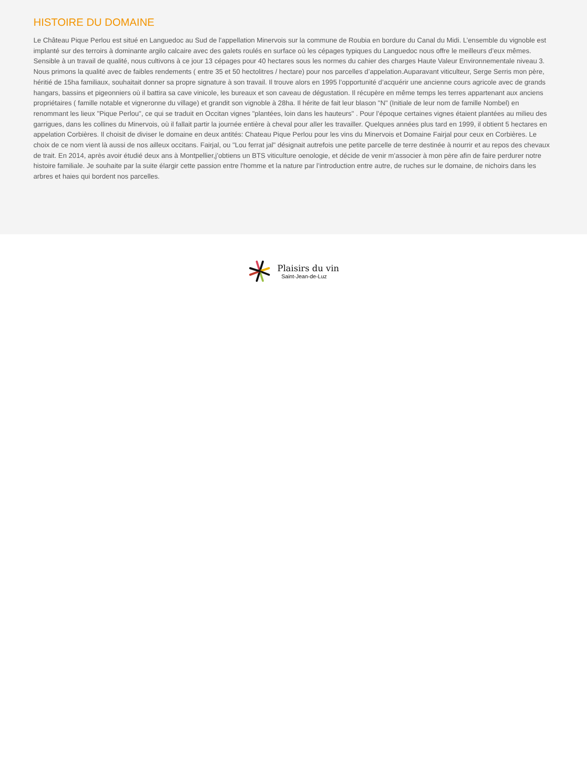HISTOIRE DU DOMAINE
Le Château Pique Perlou est situé en Languedoc au Sud de l'appellation Minervois sur la commune de Roubia en bordure du Canal du Midi. L’ensemble du vignoble est implanté sur des terroirs à dominante argilo calcaire avec des galets roulés en surface où les cépages typiques du Languedoc nous offre le meilleurs d’eux mêmes. Sensible à un travail de qualité, nous cultivons à ce jour 13 cépages pour 40 hectares sous les normes du cahier des charges Haute Valeur Environnementale niveau 3. Nous primons la qualité avec de faibles rendements ( entre 35 et 50 hectolitres / hectare) pour nos parcelles d’appelation.Auparavant viticulteur, Serge Serris mon père, héritié de 15ha familiaux, souhaitait donner sa propre signature à son travail. Il trouve alors en 1995 l’opportunité d’acquérir une ancienne cours agricole avec de grands hangars, bassins et pigeonniers où il battira sa cave vinicole, les bureaux et son caveau de dégustation. Il récupère en même temps les terres appartenant aux anciens propriétaires ( famille notable et vigneronne du village) et grandit son vignoble à 28ha. Il hérite de fait leur blason "N" (Initiale de leur nom de famille Nombel) en renommant les lieux "Pique Perlou", ce qui se traduit en Occitan vignes "plantées, loin dans les hauteurs" . Pour l’époque certaines vignes étaient plantées au milieu des garrigues, dans les collines du Minervois, où il fallait partir la journée entière à cheval pour aller les travailler. Quelques années plus tard en 1999, il obtient 5 hectares en appelation Corbières. Il choisit de diviser le domaine en deux antités: Chateau Pique Perlou pour les vins du Minervois et Domaine Fairjal pour ceux en Corbières. Le choix de ce nom vient là aussi de nos ailleux occitans. Fairjal, ou "Lou ferrat jal" désignait autrefois une petite parcelle de terre destinée à nourrir et au repos des chevaux de trait. En 2014, après avoir étudié deux ans à Montpellier,j’obtiens un BTS viticulture oenologie, et décide de venir m’associer à mon père afin de faire perdurer notre histoire familiale. Je souhaite par la suite élargir cette passion entre l'homme et la nature par l’introduction entre autre, de ruches sur le domaine, de nichoirs dans les arbres et haies qui bordent nos parcelles.
Plaisirs du vin
Saint-Jean-de-Luz